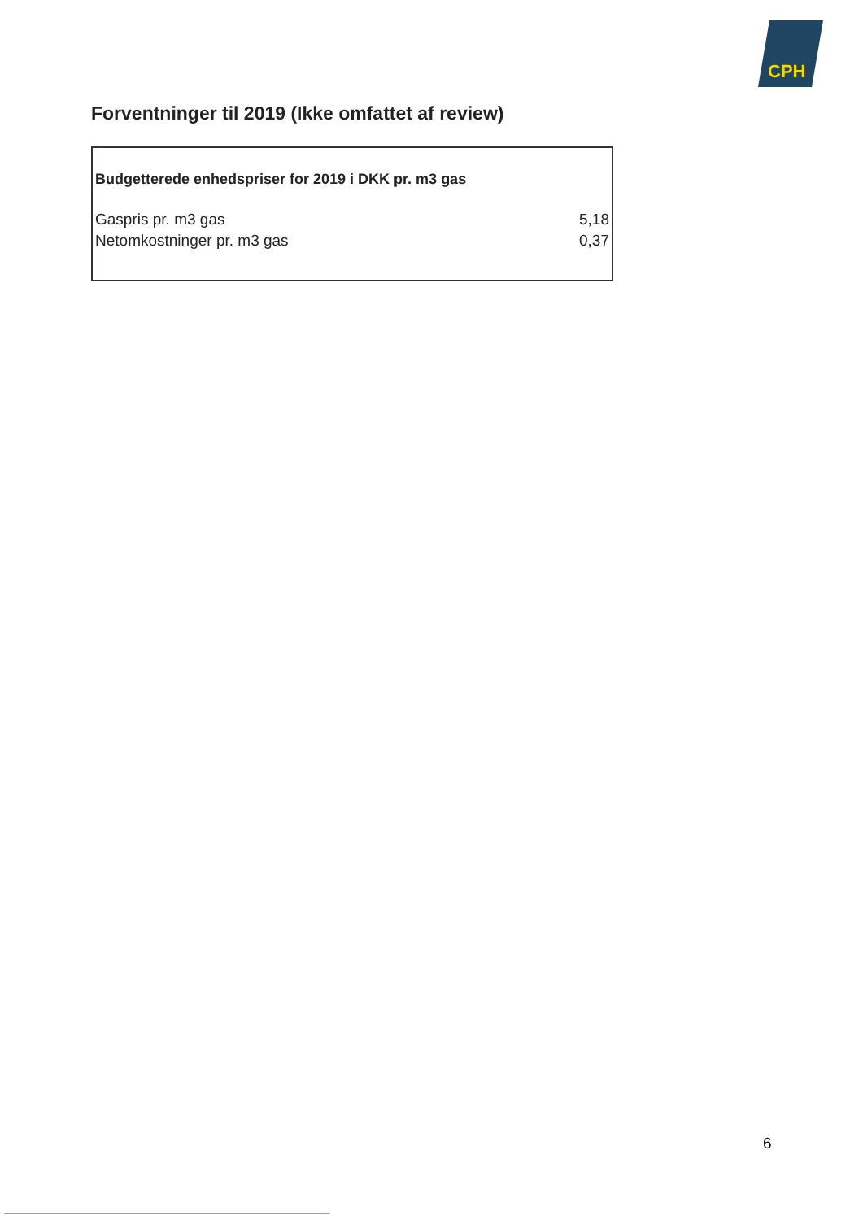CPH
Forventninger til 2019 (Ikke omfattet af review)
| Budgetterede enhedspriser for 2019 i DKK pr. m3 gas | |
| --- | --- |
| Gaspris pr. m3 gas | 5,18 |
| Netomkostninger pr. m3 gas | 0,37 |
6